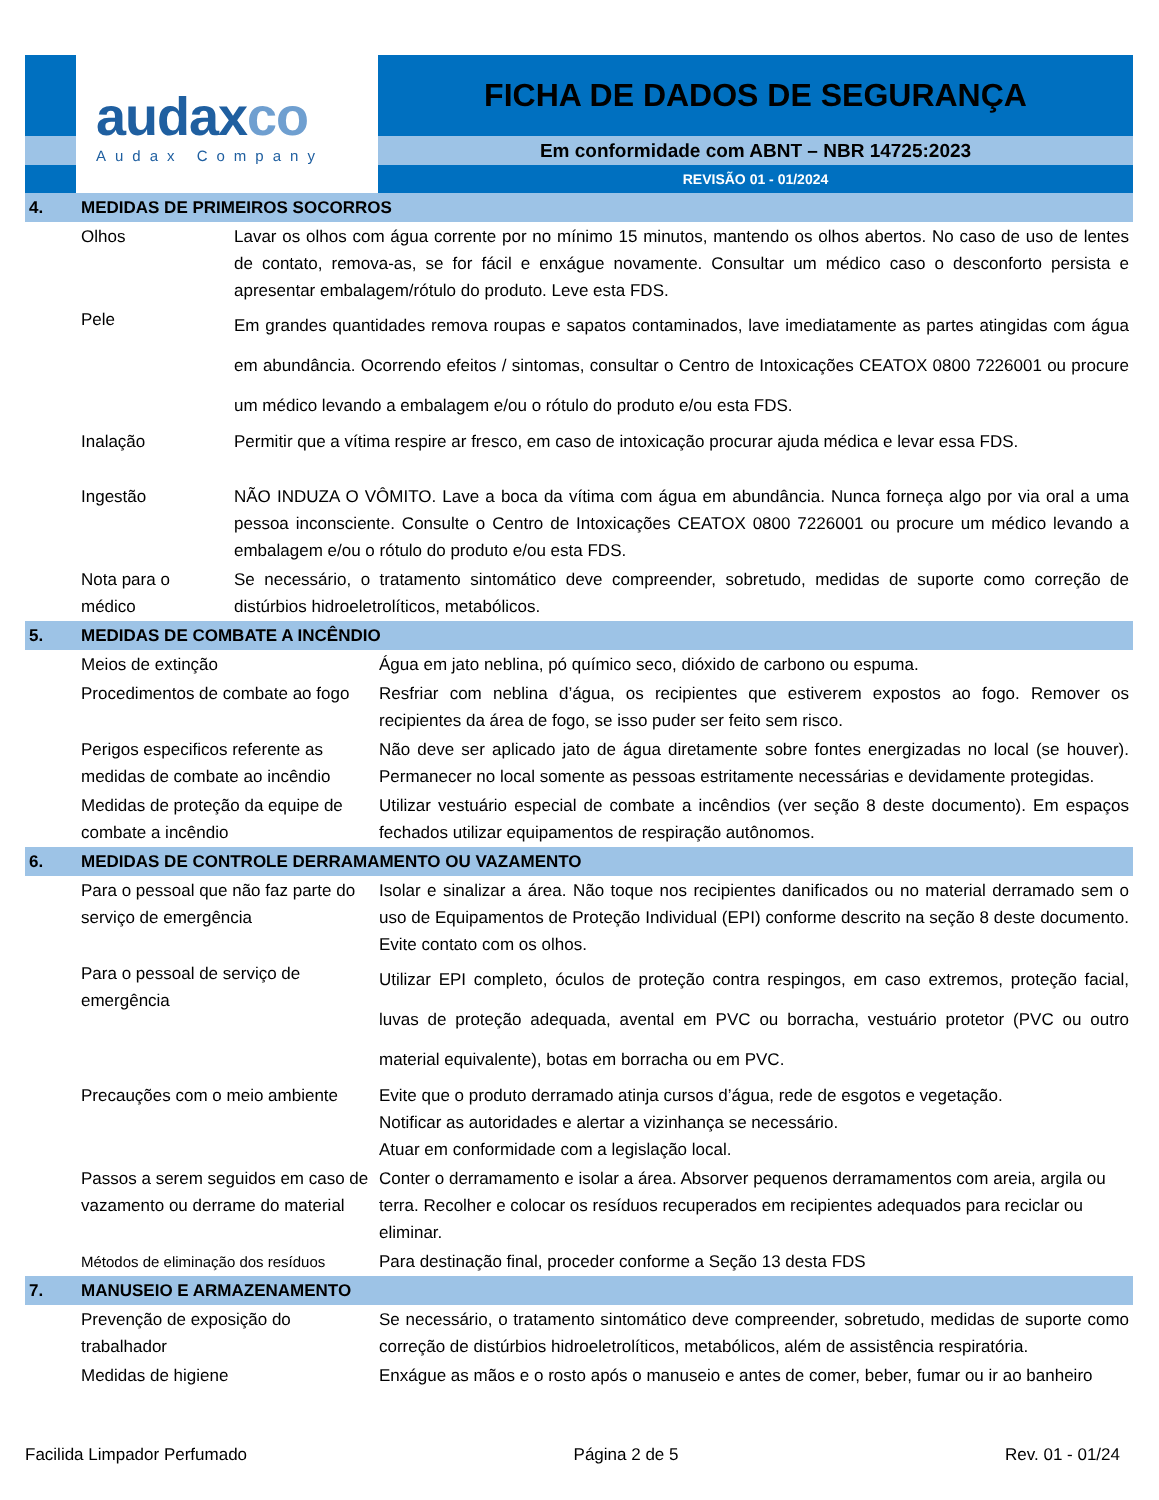audaxco
Audax Company
FICHA DE DADOS DE SEGURANÇA
Em conformidade com ABNT – NBR 14725:2023
REVISÃO 01 - 01/2024
| 4. | MEDIDAS DE PRIMEIROS SOCORROS | |
| | Olhos | Lavar os olhos com água corrente por no mínimo 15 minutos, mantendo os olhos abertos. No caso de uso de lentes de contato, remova-as, se for fácil e enxágue novamente. Consultar um médico caso o desconforto persista e apresentar embalagem/rótulo do produto. Leve esta FDS. |
| | Pele | Em grandes quantidades remova roupas e sapatos contaminados, lave imediatamente as partes atingidas com água em abundância. Ocorrendo efeitos / sintomas, consultar o Centro de Intoxicações CEATOX 0800 7226001 ou procure um médico levando a embalagem e/ou o rótulo do produto e/ou esta FDS. |
| | Inalação | Permitir que a vítima respire ar fresco, em caso de intoxicação procurar ajuda médica e levar essa FDS. |
| | Ingestão | NÃO INDUZA O VÔMITO. Lave a boca da vítima com água em abundância. Nunca forneça algo por via oral a uma pessoa inconsciente. Consulte o Centro de Intoxicações CEATOX 0800 7226001 ou procure um médico levando a embalagem e/ou o rótulo do produto e/ou esta FDS. |
| | Nota para o médico | Se necessário, o tratamento sintomático deve compreender, sobretudo, medidas de suporte como correção de distúrbios hidroeletrolíticos, metabólicos. |
| 5. | MEDIDAS DE COMBATE A INCÊNDIO | |
| | Meios de extinção | Água em jato neblina, pó químico seco, dióxido de carbono ou espuma. |
| | Procedimentos de combate ao fogo | Resfriar com neblina d’água, os recipientes que estiverem expostos ao fogo. Remover os recipientes da área de fogo, se isso puder ser feito sem risco. |
| | Perigos especificos referente as medidas de combate ao incêndio | Não deve ser aplicado jato de água diretamente sobre fontes energizadas no local (se houver). Permanecer no local somente as pessoas estritamente necessárias e devidamente protegidas. |
| | Medidas de proteção da equipe de combate a incêndio | Utilizar vestuário especial de combate a incêndios (ver seção 8 deste documento). Em espaços fechados utilizar equipamentos de respiração autônomos. |
| 6. | MEDIDAS DE CONTROLE DERRAMAMENTO OU VAZAMENTO | |
| | Para o pessoal que não faz parte do serviço de emergência | Isolar e sinalizar a área. Não toque nos recipientes danificados ou no material derramado sem o uso de Equipamentos de Proteção Individual (EPI) conforme descrito na seção 8 deste documento. Evite contato com os olhos. |
| | Para o pessoal de serviço de emergência | Utilizar EPI completo, óculos de proteção contra respingos, em caso extremos, proteção facial, luvas de proteção adequada, avental em PVC ou borracha, vestuário protetor (PVC ou outro material equivalente), botas em borracha ou em PVC. |
| | Precauções com o meio ambiente | Evite que o produto derramado atinja cursos d’água, rede de esgotos e vegetação. Notificar as autoridades e alertar a vizinhança se necessário. Atuar em conformidade com a legislação local. |
| | Passos a serem seguidos em caso de vazamento ou derrame do material | Conter o derramamento e isolar a área. Absorver pequenos derramamentos com areia, argila ou terra. Recolher e colocar os resíduos recuperados em recipientes adequados para reciclar ou eliminar. |
| | Métodos de eliminação dos resíduos | Para destinação final, proceder conforme a Seção 13 desta FDS |
| 7. | MANUSEIO E ARMAZENAMENTO | |
| | Prevenção de exposição do trabalhador | Se necessário, o tratamento sintomático deve compreender, sobretudo, medidas de suporte como correção de distúrbios hidroeletrolíticos, metabólicos, além de assistência respiratória. |
| | Medidas de higiene | Enxágue as mãos e o rosto após o manuseio e antes de comer, beber, fumar ou ir ao banheiro |
Facilida Limpador Perfumado Página 2 de 5 Rev. 01 - 01/24